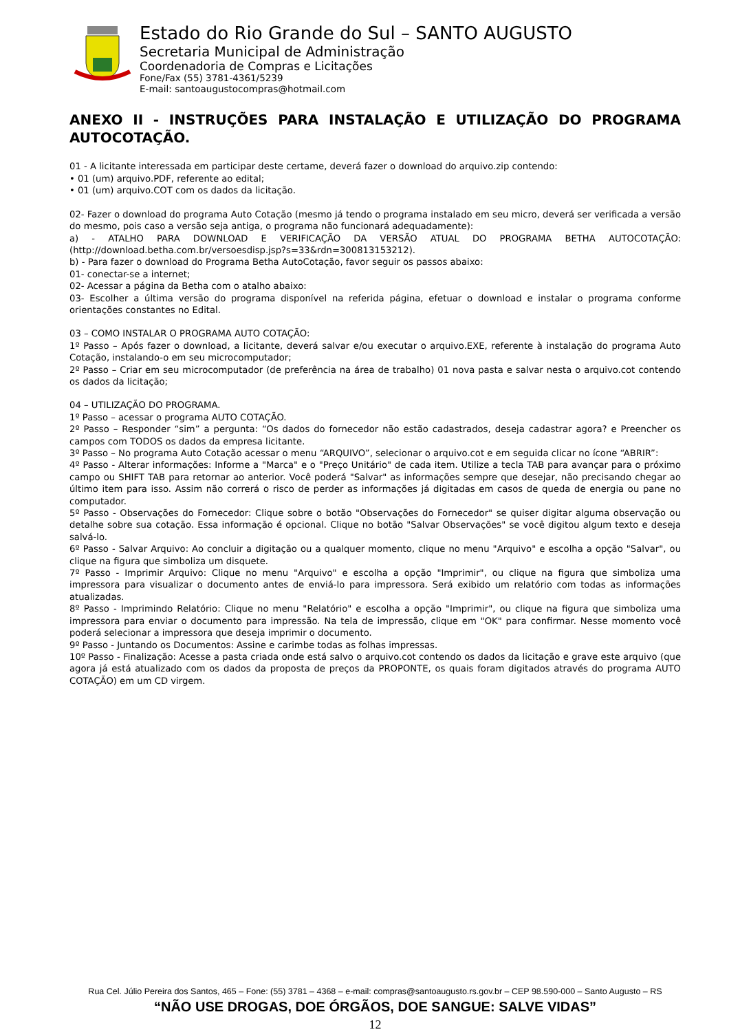Estado do Rio Grande do Sul – SANTO AUGUSTO
Secretaria Municipal de Administração
Coordenadoria de Compras e Licitações
Fone/Fax (55) 3781-4361/5239
E-mail: santoaugustocompras@hotmail.com
ANEXO II - INSTRUÇÕES PARA INSTALAÇÃO E UTILIZAÇÃO DO PROGRAMA AUTOCOTAÇÃO.
01 - A licitante interessada em participar deste certame, deverá fazer o download do arquivo.zip contendo:
• 01 (um) arquivo.PDF, referente ao edital;
• 01 (um) arquivo.COT com os dados da licitação.
02- Fazer o download do programa Auto Cotação (mesmo já tendo o programa instalado em seu micro, deverá ser verificada a versão do mesmo, pois caso a versão seja antiga, o programa não funcionará adequadamente):
a) - ATALHO PARA DOWNLOAD E VERIFICAÇÃO DA VERSÃO ATUAL DO PROGRAMA BETHA AUTOCOTAÇÃO: (http://download.betha.com.br/versoesdisp.jsp?s=33&rdn=300813153212).
b) - Para fazer o download do Programa Betha AutoCotação, favor seguir os passos abaixo:
01- conectar-se a internet;
02- Acessar a página da Betha com o atalho abaixo:
03- Escolher a última versão do programa disponível na referida página, efetuar o download e instalar o programa conforme orientações constantes no Edital.
03 – COMO INSTALAR O PROGRAMA AUTO COTAÇÃO:
1º Passo – Após fazer o download, a licitante, deverá salvar e/ou executar o arquivo.EXE, referente à instalação do programa Auto Cotação, instalando-o em seu microcomputador;
2º Passo – Criar em seu microcomputador (de preferência na área de trabalho) 01 nova pasta e salvar nesta o arquivo.cot contendo os dados da licitação;
04 – UTILIZAÇÃO DO PROGRAMA.
1º Passo – acessar o programa AUTO COTAÇÃO.
2º Passo – Responder “sim” a pergunta: “Os dados do fornecedor não estão cadastrados, deseja cadastrar agora? e Preencher os campos com TODOS os dados da empresa licitante.
3º Passo – No programa Auto Cotação acessar o menu “ARQUIVO”, selecionar o arquivo.cot e em seguida clicar no ícone “ABRIR”:
4º Passo - Alterar informações: Informe a "Marca" e o "Preço Unitário" de cada item. Utilize a tecla TAB para avançar para o próximo campo ou SHIFT TAB para retornar ao anterior. Você poderá "Salvar" as informações sempre que desejar, não precisando chegar ao último item para isso. Assim não correrá o risco de perder as informações já digitadas em casos de queda de energia ou pane no computador.
5º Passo - Observações do Fornecedor: Clique sobre o botão "Observações do Fornecedor" se quiser digitar alguma observação ou detalhe sobre sua cotação. Essa informação é opcional. Clique no botão "Salvar Observações" se você digitou algum texto e deseja salvá-lo.
6º Passo - Salvar Arquivo: Ao concluir a digitação ou a qualquer momento, clique no menu "Arquivo" e escolha a opção "Salvar", ou clique na figura que simboliza um disquete.
7º Passo - Imprimir Arquivo: Clique no menu "Arquivo" e escolha a opção "Imprimir", ou clique na figura que simboliza uma impressora para visualizar o documento antes de enviá-lo para impressora. Será exibido um relatório com todas as informações atualizadas.
8º Passo - Imprimindo Relatório: Clique no menu "Relatório" e escolha a opção "Imprimir", ou clique na figura que simboliza uma impressora para enviar o documento para impressão. Na tela de impressão, clique em "OK" para confirmar. Nesse momento você poderá selecionar a impressora que deseja imprimir o documento.
9º Passo - Juntando os Documentos: Assine e carimbe todas as folhas impressas.
10º Passo - Finalização: Acesse a pasta criada onde está salvo o arquivo.cot contendo os dados da licitação e grave este arquivo (que agora já está atualizado com os dados da proposta de preços da PROPONTE, os quais foram digitados através do programa AUTO COTAÇÃO) em um CD virgem.
Rua Cel. Júlio Pereira dos Santos, 465 – Fone: (55) 3781 – 4368 – e-mail: compras@santoaugusto.rs.gov.br – CEP 98.590-000 – Santo Augusto – RS
“NÃO USE DROGAS, DOE ÓRGÃOS, DOE SANGUE: SALVE VIDAS”
12